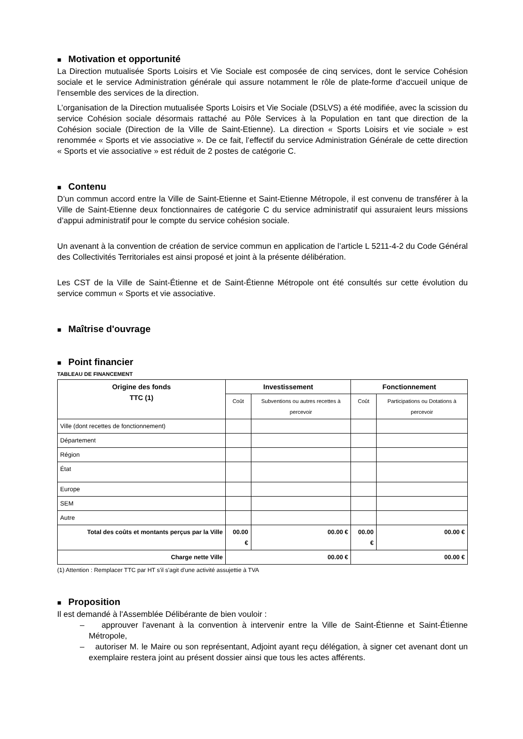■ Motivation et opportunité
La Direction mutualisée Sports Loisirs et Vie Sociale est composée de cinq services, dont le service Cohésion sociale et le service Administration générale qui assure notamment le rôle de plate-forme d'accueil unique de l’ensemble des services de la direction.
L’organisation de la Direction mutualisée Sports Loisirs et Vie Sociale (DSLVS) a été modifiée, avec la scission du service Cohésion sociale désormais rattaché au Pôle Services à la Population en tant que direction de la Cohésion sociale (Direction de la Ville de Saint-Etienne). La direction « Sports Loisirs et vie sociale » est renommée « Sports et vie associative ». De ce fait, l’effectif du service Administration Générale de cette direction « Sports et vie associative » est réduit de 2 postes de catégorie C.
■ Contenu
D’un commun accord entre la Ville de Saint-Etienne et Saint-Etienne Métropole, il est convenu de transférer à la Ville de Saint-Etienne deux fonctionnaires de catégorie C du service administratif qui assuraient leurs missions d’appui administratif pour le compte du service cohésion sociale.
Un avenant à la convention de création de service commun en application de l’article L 5211-4-2 du Code Général des Collectivités Territoriales est ainsi proposé et joint à la présente délibération.
Les CST de la Ville de Saint-Étienne et de Saint-Étienne Métropole ont été consultés sur cette évolution du service commun « Sports et vie associative.
■ Maîtrise d'ouvrage
■ Point financier
TABLEAU DE FINANCEMENT
| Origine des fonds TTC (1) | Investissement | | Fonctionnement | |
| --- | --- | --- | --- | --- |
| | Coût | Subventions ou autres recettes à percevoir | Coût | Participations ou Dotations à percevoir |
| Ville (dont recettes de fonctionnement) | | | | |
| Département | | | | |
| Région | | | | |
| État | | | | |
| Europe | | | | |
| SEM | | | | |
| Autre | | | | |
| Total des coûts et montants perçus par la Ville | 00.00 € | 00.00 € | 00.00 € | 00.00 € |
| Charge nette Ville | 00.00 € | | 00.00 € | |
(1) Attention : Remplacer TTC par HT s'il s'agit d'une activité assujettie à TVA
■ Proposition
Il est demandé à l'Assemblée Délibérante de bien vouloir :
– approuver l'avenant à la convention à intervenir entre la Ville de Saint-Étienne et Saint-Étienne Métropole,
– autoriser M. le Maire ou son représentant, Adjoint ayant reçu délégation, à signer cet avenant dont un exemplaire restera joint au présent dossier ainsi que tous les actes afférents.